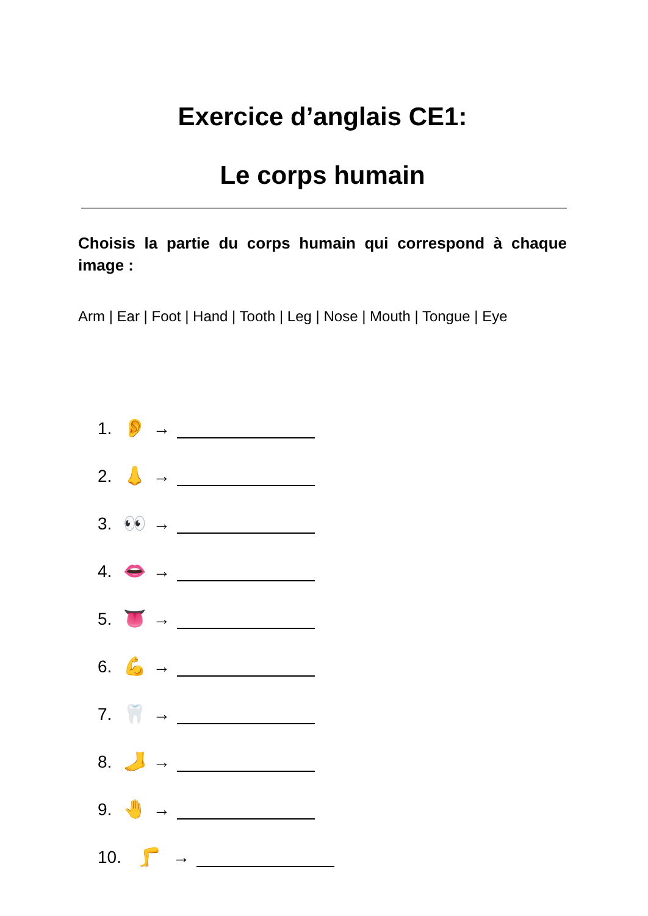Exercice d’anglais CE1:
Le corps humain
Choisis la partie du corps humain qui correspond à chaque image :
Arm | Ear | Foot | Hand | Tooth | Leg | Nose | Mouth | Tongue | Eye
1. 👂 →
2. 👃 →
3. 👀 →
4. 👄 →
5. 👅 →
6. 💪 →
7. 🦷 →
8. 🦶 →
9. 🤚 →
10. 🦵 →